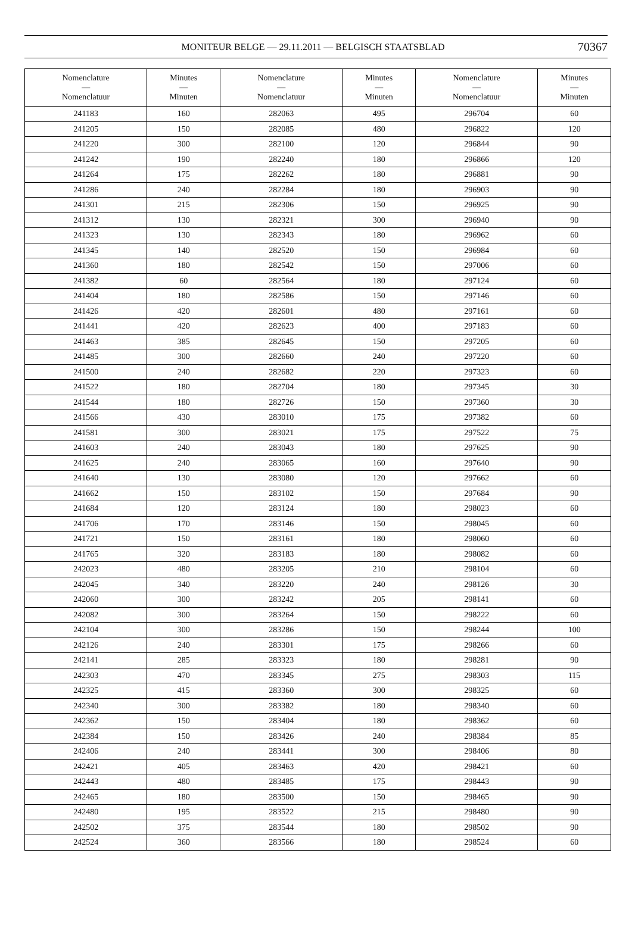MONITEUR BELGE — 29.11.2011 — BELGISCH STAATSBLAD 70367
| Nomenclature — Nomenclatuur | Minutes — Minuten | Nomenclature — Nomenclatuur | Minutes — Minuten | Nomenclature — Nomenclatuur | Minutes — Minuten |
| --- | --- | --- | --- | --- | --- |
| 241183 | 160 | 282063 | 495 | 296704 | 60 |
| 241205 | 150 | 282085 | 480 | 296822 | 120 |
| 241220 | 300 | 282100 | 120 | 296844 | 90 |
| 241242 | 190 | 282240 | 180 | 296866 | 120 |
| 241264 | 175 | 282262 | 180 | 296881 | 90 |
| 241286 | 240 | 282284 | 180 | 296903 | 90 |
| 241301 | 215 | 282306 | 150 | 296925 | 90 |
| 241312 | 130 | 282321 | 300 | 296940 | 90 |
| 241323 | 130 | 282343 | 180 | 296962 | 60 |
| 241345 | 140 | 282520 | 150 | 296984 | 60 |
| 241360 | 180 | 282542 | 150 | 297006 | 60 |
| 241382 | 60 | 282564 | 180 | 297124 | 60 |
| 241404 | 180 | 282586 | 150 | 297146 | 60 |
| 241426 | 420 | 282601 | 480 | 297161 | 60 |
| 241441 | 420 | 282623 | 400 | 297183 | 60 |
| 241463 | 385 | 282645 | 150 | 297205 | 60 |
| 241485 | 300 | 282660 | 240 | 297220 | 60 |
| 241500 | 240 | 282682 | 220 | 297323 | 60 |
| 241522 | 180 | 282704 | 180 | 297345 | 30 |
| 241544 | 180 | 282726 | 150 | 297360 | 30 |
| 241566 | 430 | 283010 | 175 | 297382 | 60 |
| 241581 | 300 | 283021 | 175 | 297522 | 75 |
| 241603 | 240 | 283043 | 180 | 297625 | 90 |
| 241625 | 240 | 283065 | 160 | 297640 | 90 |
| 241640 | 130 | 283080 | 120 | 297662 | 60 |
| 241662 | 150 | 283102 | 150 | 297684 | 90 |
| 241684 | 120 | 283124 | 180 | 298023 | 60 |
| 241706 | 170 | 283146 | 150 | 298045 | 60 |
| 241721 | 150 | 283161 | 180 | 298060 | 60 |
| 241765 | 320 | 283183 | 180 | 298082 | 60 |
| 242023 | 480 | 283205 | 210 | 298104 | 60 |
| 242045 | 340 | 283220 | 240 | 298126 | 30 |
| 242060 | 300 | 283242 | 205 | 298141 | 60 |
| 242082 | 300 | 283264 | 150 | 298222 | 60 |
| 242104 | 300 | 283286 | 150 | 298244 | 100 |
| 242126 | 240 | 283301 | 175 | 298266 | 60 |
| 242141 | 285 | 283323 | 180 | 298281 | 90 |
| 242303 | 470 | 283345 | 275 | 298303 | 115 |
| 242325 | 415 | 283360 | 300 | 298325 | 60 |
| 242340 | 300 | 283382 | 180 | 298340 | 60 |
| 242362 | 150 | 283404 | 180 | 298362 | 60 |
| 242384 | 150 | 283426 | 240 | 298384 | 85 |
| 242406 | 240 | 283441 | 300 | 298406 | 80 |
| 242421 | 405 | 283463 | 420 | 298421 | 60 |
| 242443 | 480 | 283485 | 175 | 298443 | 90 |
| 242465 | 180 | 283500 | 150 | 298465 | 90 |
| 242480 | 195 | 283522 | 215 | 298480 | 90 |
| 242502 | 375 | 283544 | 180 | 298502 | 90 |
| 242524 | 360 | 283566 | 180 | 298524 | 60 |